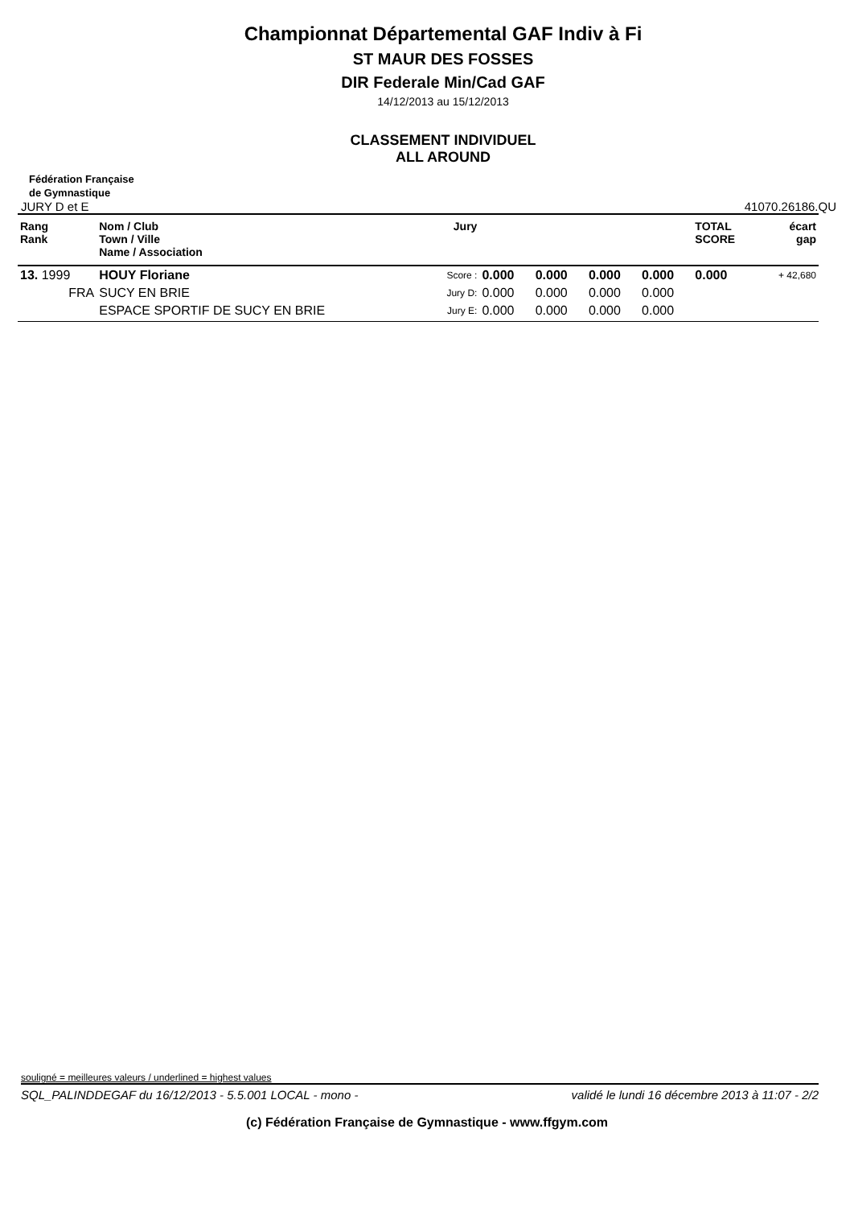Championnat Départemental GAF Indiv à Fi
ST MAUR DES FOSSES
DIR Federale Min/Cad GAF
14/12/2013 au 15/12/2013
CLASSEMENT INDIVIDUEL
ALL AROUND
Fédération Française
de Gymnastique
JURY D et E 41070.26186.QU
| Rang Rank | Nom / Club Town / Ville Name / Association | Jury | | | | | TOTAL SCORE | écart gap |
| --- | --- | --- | --- | --- | --- | --- | --- | --- |
| 13. 1999 | HOUY Floriane | Score : | 0.000 | 0.000 | 0.000 | 0.000 | 0.000 | + 42,680 |
| FRA | SUCY EN BRIE | Jury D: | 0.000 | 0.000 | 0.000 | 0.000 | | |
| | ESPACE SPORTIF DE SUCY EN BRIE | Jury E: | 0.000 | 0.000 | 0.000 | 0.000 | | |
souligné = meilleures valeurs / underlined = highest values
SQL_PALINDDEGAF du 16/12/2013 - 5.5.001 LOCAL - mono - validé le lundi 16 décembre 2013 à 11:07 - 2/2
(c) Fédération Française de Gymnastique - www.ffgym.com